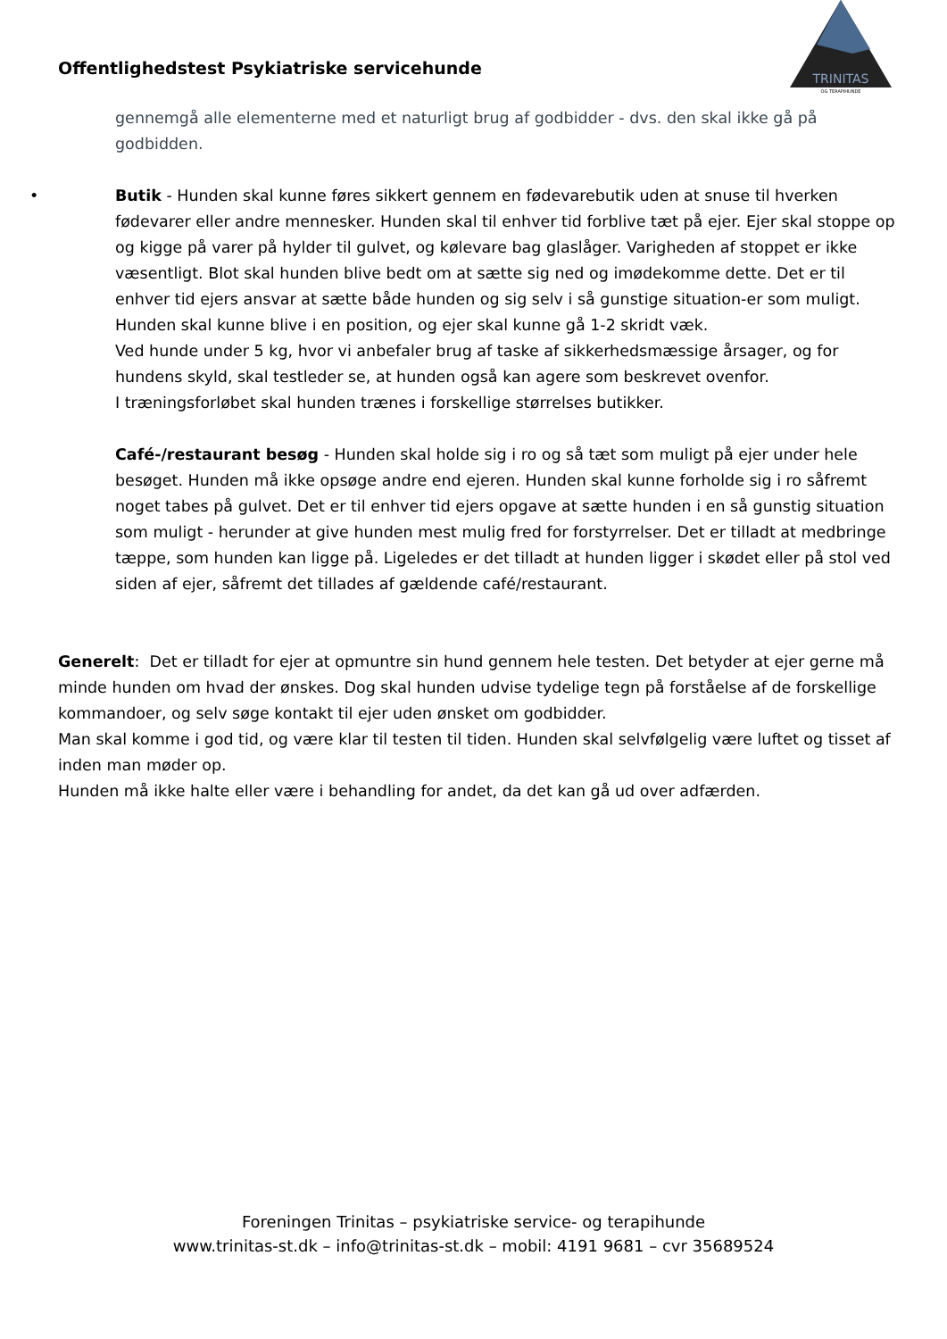Offentlighedstest Psykiatriske servicehunde
TRINITAS
OG TERAPIHUNDE
gennemgå alle elementerne med et naturligt brug af godbidder - dvs. den skal ikke gå på godbidden.
•
Butik - Hunden skal kunne føres sikkert gennem en fødevarebutik uden at snuse til hverken fødevarer eller andre mennesker. Hunden skal til enhver tid forblive tæt på ejer. Ejer skal stoppe op og kigge på varer på hylder til gulvet, og kølevare bag glaslåger. Varigheden af stoppet er ikke væsentligt. Blot skal hunden blive bedt om at sætte sig ned og imødekomme dette. Det er til enhver tid ejers ansvar at sætte både hunden og sig selv i så gunstige situation-er som muligt.
Hunden skal kunne blive i en position, og ejer skal kunne gå 1-2 skridt væk.
Ved hunde under 5 kg, hvor vi anbefaler brug af taske af sikkerhedsmæssige årsager, og for hundens skyld, skal testleder se, at hunden også kan agere som beskrevet ovenfor.
I træningsforløbet skal hunden trænes i forskellige størrelses butikker.
Café-/restaurant besøg - Hunden skal holde sig i ro og så tæt som muligt på ejer under hele besøget. Hunden må ikke opsøge andre end ejeren. Hunden skal kunne forholde sig i ro såfremt noget tabes på gulvet. Det er til enhver tid ejers opgave at sætte hunden i en så gunstig situation som muligt - herunder at give hunden mest mulig fred for forstyrrelser. Det er tilladt at medbringe tæppe, som hunden kan ligge på. Ligeledes er det tilladt at hunden ligger i skødet eller på stol ved siden af ejer, såfremt det tillades af gældende café/restaurant.
Generelt: Det er tilladt for ejer at opmuntre sin hund gennem hele testen. Det betyder at ejer gerne må minde hunden om hvad der ønskes. Dog skal hunden udvise tydelige tegn på forståelse af de forskellige kommandoer, og selv søge kontakt til ejer uden ønsket om godbidder.
Man skal komme i god tid, og være klar til testen til tiden. Hunden skal selvfølgelig være luftet og tisset af inden man møder op.
Hunden må ikke halte eller være i behandling for andet, da det kan gå ud over adfærden.
Foreningen Trinitas – psykiatriske service- og terapihunde
www.trinitas-st.dk – info@trinitas-st.dk – mobil: 4191 9681 – cvr 35689524